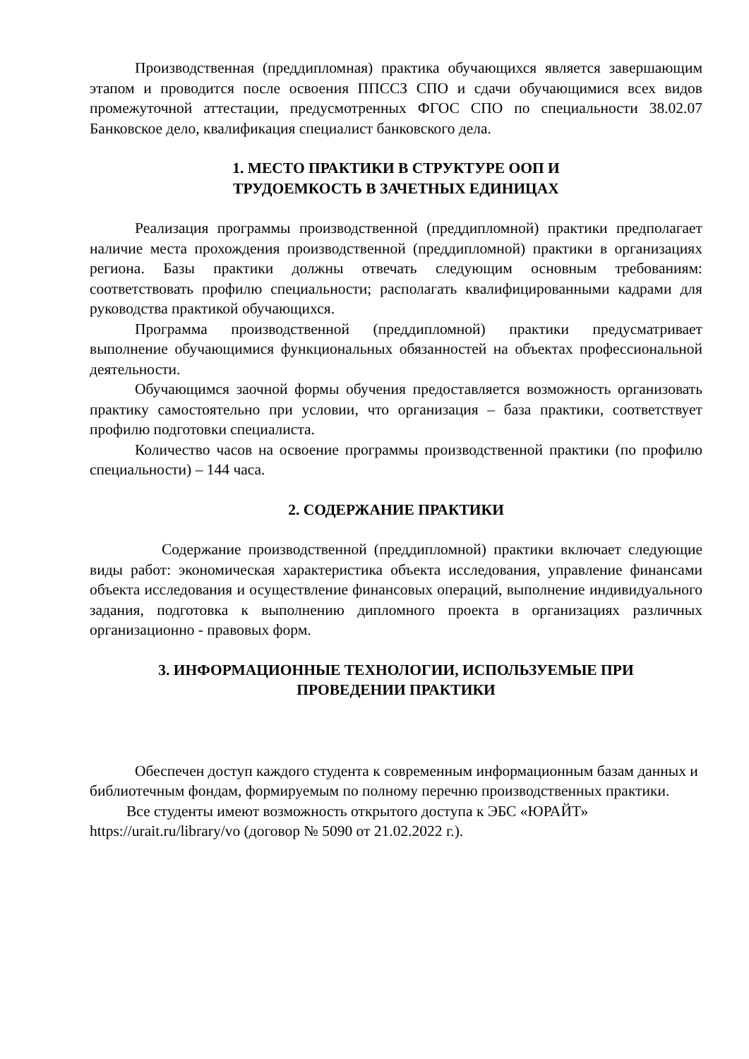Производственная (преддипломная) практика обучающихся является завершающим этапом и проводится после освоения ППССЗ СПО и сдачи обучающимися всех видов промежуточной аттестации, предусмотренных ФГОС СПО по специальности 38.02.07 Банковское дело, квалификация специалист банковского дела.
1. МЕСТО ПРАКТИКИ В СТРУКТУРЕ ООП И
ТРУДОЕМКОСТЬ В ЗАЧЕТНЫХ ЕДИНИЦАХ
Реализация программы производственной (преддипломной) практики предполагает наличие места прохождения производственной (преддипломной) практики в организациях региона. Базы практики должны отвечать следующим основным требованиям: соответствовать профилю специальности; располагать квалифицированными кадрами для руководства практикой обучающихся.
Программа производственной (преддипломной) практики предусматривает выполнение обучающимися функциональных обязанностей на объектах профессиональной деятельности.
Обучающимся заочной формы обучения предоставляется возможность организовать практику самостоятельно при условии, что организация – база практики, соответствует профилю подготовки специалиста.
Количество часов на освоение программы производственной практики (по профилю специальности) – 144 часа.
2. СОДЕРЖАНИЕ ПРАКТИКИ
Содержание производственной (преддипломной) практики включает следующие виды работ: экономическая характеристика объекта исследования, управление финансами объекта исследования и осуществление финансовых операций, выполнение индивидуального задания, подготовка к выполнению дипломного проекта в организациях различных организационно - правовых форм.
3. ИНФОРМАЦИОННЫЕ ТЕХНОЛОГИИ, ИСПОЛЬЗУЕМЫЕ ПРИ
ПРОВЕДЕНИИ ПРАКТИКИ
Обеспечен доступ каждого студента к современным информационным базам данных и библиотечным фондам, формируемым по полному перечню производственных практики.
Все студенты имеют возможность открытого доступа к ЭБС «ЮРАЙТ» https://urait.ru/library/vo (договор № 5090 от 21.02.2022 г.).